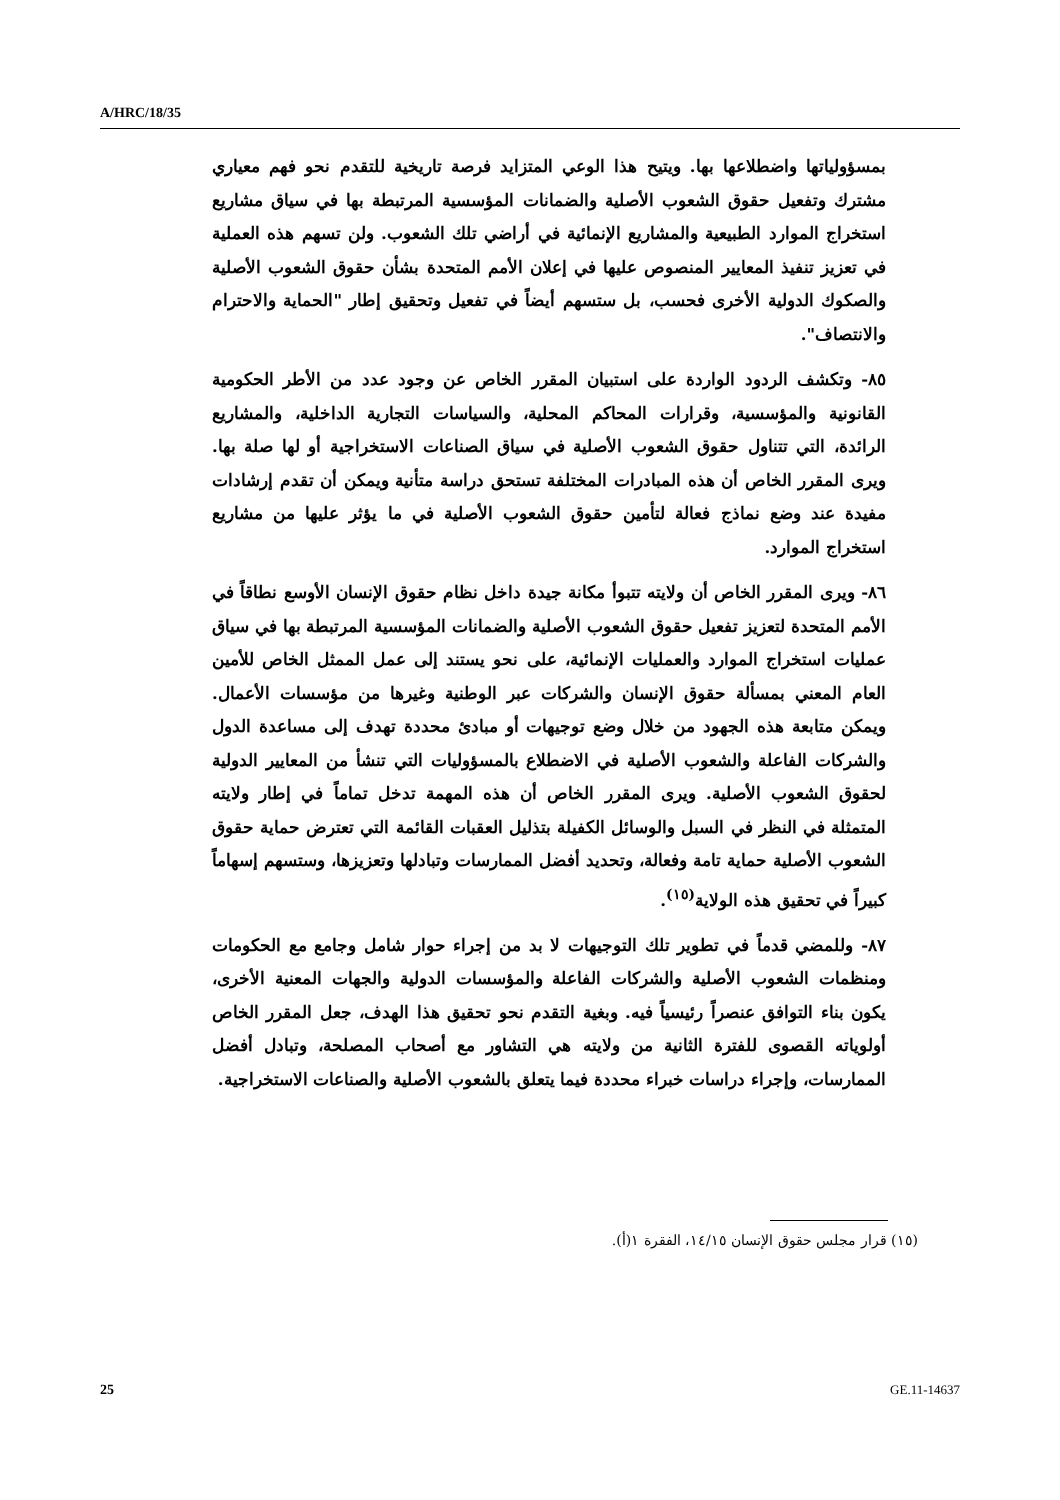A/HRC/18/35
بمسؤولياتها واضطلاعها بها. ويتيح هذا الوعي المتزايد فرصة تاريخية للتقدم نحو فهم معياري مشترك وتفعيل حقوق الشعوب الأصلية والضمانات المؤسسية المرتبطة بها في سياق مشاريع استخراج الموارد الطبيعية والمشاريع الإنمائية في أراضي تلك الشعوب. ولن تسهم هذه العملية في تعزيز تنفيذ المعايير المنصوص عليها في إعلان الأمم المتحدة بشأن حقوق الشعوب الأصلية والصكوك الدولية الأخرى فحسب، بل ستسهم أيضاً في تفعيل وتحقيق إطار "الحماية والاحترام والانتصاف".
٨٥- وتكشف الردود الواردة على استبيان المقرر الخاص عن وجود عدد من الأطر الحكومية القانونية والمؤسسية، وقرارات المحاكم المحلية، والسياسات التجارية الداخلية، والمشاريع الرائدة، التي تتناول حقوق الشعوب الأصلية في سياق الصناعات الاستخراجية أو لها صلة بها. ويرى المقرر الخاص أن هذه المبادرات المختلفة تستحق دراسة متأنية ويمكن أن تقدم إرشادات مفيدة عند وضع نماذج فعالة لتأمين حقوق الشعوب الأصلية في ما يؤثر عليها من مشاريع استخراج الموارد.
٨٦- ويرى المقرر الخاص أن ولايته تتبوأ مكانة جيدة داخل نظام حقوق الإنسان الأوسع نطاقاً في الأمم المتحدة لتعزيز تفعيل حقوق الشعوب الأصلية والضمانات المؤسسية المرتبطة بها في سياق عمليات استخراج الموارد والعمليات الإنمائية، على نحو يستند إلى عمل الممثل الخاص للأمين العام المعني بمسألة حقوق الإنسان والشركات عبر الوطنية وغيرها من مؤسسات الأعمال. ويمكن متابعة هذه الجهود من خلال وضع توجيهات أو مبادئ محددة تهدف إلى مساعدة الدول والشركات الفاعلة والشعوب الأصلية في الاضطلاع بالمسؤوليات التي تنشأ من المعايير الدولية لحقوق الشعوب الأصلية. ويرى المقرر الخاص أن هذه المهمة تدخل تماماً في إطار ولايته المتمثلة في النظر في السبل والوسائل الكفيلة بتذليل العقبات القائمة التي تعترض حماية حقوق الشعوب الأصلية حماية تامة وفعالة، وتحديد أفضل الممارسات وتبادلها وتعزيزها، وستسهم إسهاماً كبيراً في تحقيق هذه الولاية<sup>(١٥)</sup>.
٨٧- وللمضي قدماً في تطوير تلك التوجيهات لا بد من إجراء حوار شامل وجامع مع الحكومات ومنظمات الشعوب الأصلية والشركات الفاعلة والمؤسسات الدولية والجهات المعنية الأخرى، يكون بناء التوافق عنصراً رئيسياً فيه. وبغية التقدم نحو تحقيق هذا الهدف، جعل المقرر الخاص أولوياته القصوى للفترة الثانية من ولايته هي التشاور مع أصحاب المصلحة، وتبادل أفضل الممارسات، وإجراء دراسات خبراء محددة فيما يتعلق بالشعوب الأصلية والصناعات الاستخراجية.
(١٥) قرار مجلس حقوق الإنسان ١٤/١٥، الفقرة ١(أ).
25 GE.11-14637